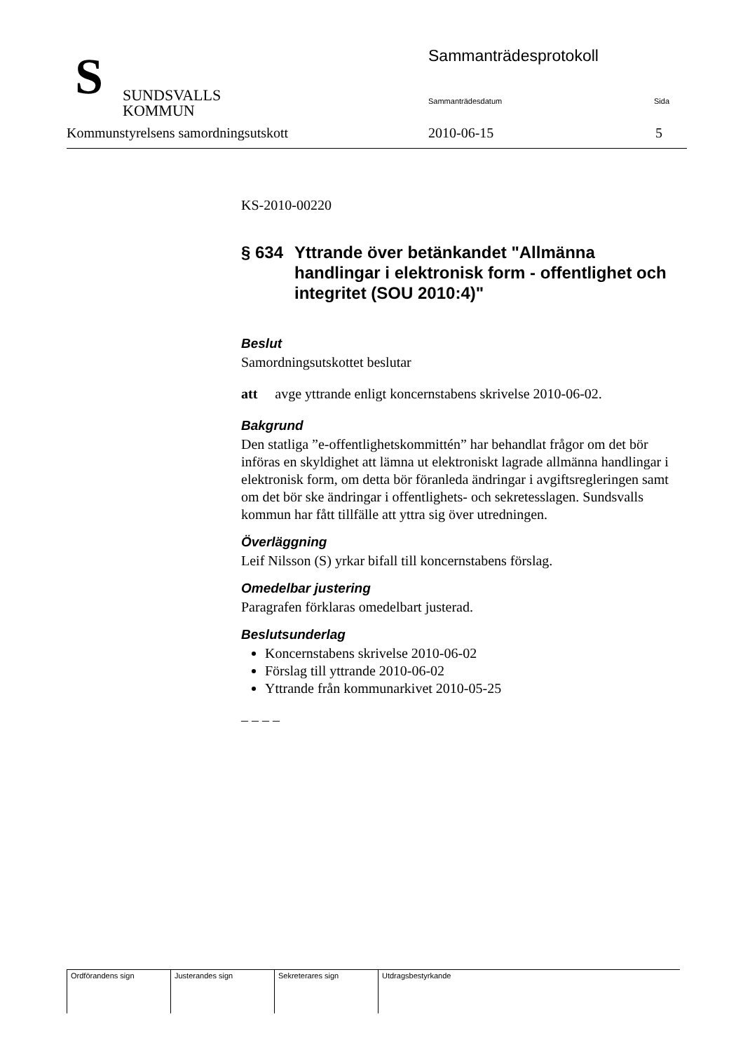S
SUNDSVALLS
KOMMUN
Sammanträdesprotokoll
Sammanträdesdatum Sida
Kommunstyrelsens samordningsutskott
2010-06-15 5
KS-2010-00220
§ 634 Yttrande över betänkandet "Allmänna handlingar i elektronisk form - offentlighet och integritet (SOU 2010:4)"
Beslut
Samordningsutskottet beslutar
att avge yttrande enligt koncernstabens skrivelse 2010-06-02.
Bakgrund
Den statliga ”e-offentlighetskommittén” har behandlat frågor om det bör införas en skyldighet att lämna ut elektroniskt lagrade allmänna handlingar i elektronisk form, om detta bör föranleda ändringar i avgiftsregleringen samt om det bör ske ändringar i offentlighets- och sekretesslagen. Sundsvalls kommun har fått tillfälle att yttra sig över utredningen.
Överläggning
Leif Nilsson (S) yrkar bifall till koncernstabens förslag.
Omedelbar justering
Paragrafen förklaras omedelbart justerad.
Beslutsunderlag
Koncernstabens skrivelse 2010-06-02
Förslag till yttrande 2010-06-02
Yttrande från kommunarkivet 2010-05-25
– – – –
| Ordförandens sign | Justerandes sign | Sekreterares sign | Utdragsbestyrkande |